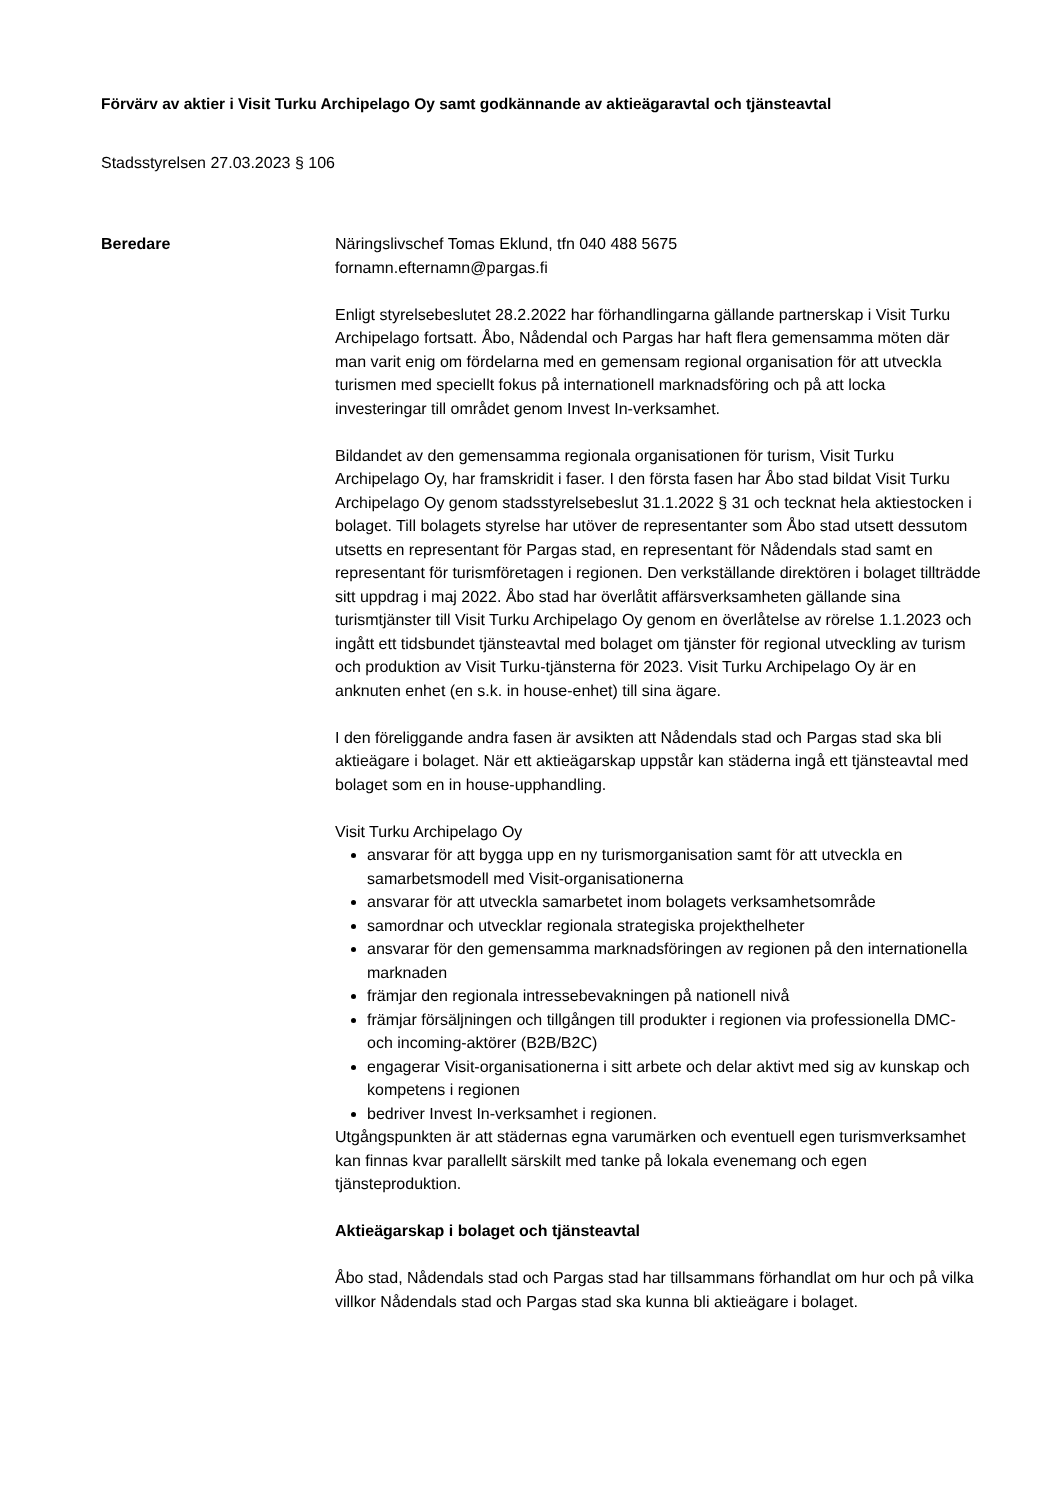Förvärv av aktier i Visit Turku Archipelago Oy samt godkännande av aktieägaravtal och tjänsteavtal
Stadsstyrelsen 27.03.2023 § 106
Beredare Näringslivschef Tomas Eklund, tfn 040 488 5675
fornamn.efternamn@pargas.fi
Enligt styrelsebeslutet 28.2.2022 har förhandlingarna gällande partnerskap i Visit Turku Archipelago fortsatt. Åbo, Nådendal och Pargas har haft flera gemensamma möten där man varit enig om fördelarna med en gemensam regional organisation för att utveckla turismen med speciellt fokus på internationell marknadsföring och på att locka investeringar till området genom Invest In-verksamhet.
Bildandet av den gemensamma regionala organisationen för turism, Visit Turku Archipelago Oy, har framskridit i faser. I den första fasen har Åbo stad bildat Visit Turku Archipelago Oy genom stadsstyrelsebeslut 31.1.2022 § 31 och tecknat hela aktiestocken i bolaget. Till bolagets styrelse har utöver de representanter som Åbo stad utsett dessutom utsetts en representant för Pargas stad, en representant för Nådendals stad samt en representant för turismföretagen i regionen. Den verkställande direktören i bolaget tillträdde sitt uppdrag i maj 2022. Åbo stad har överlåtit affärsverksamheten gällande sina turismtjänster till Visit Turku Archipelago Oy genom en överlåtelse av rörelse 1.1.2023 och ingått ett tidsbundet tjänsteavtal med bolaget om tjänster för regional utveckling av turism och produktion av Visit Turku-tjänsterna för 2023. Visit Turku Archipelago Oy är en anknuten enhet (en s.k. in house-enhet) till sina ägare.
I den föreliggande andra fasen är avsikten att Nådendals stad och Pargas stad ska bli aktieägare i bolaget. När ett aktieägarskap uppstår kan städerna ingå ett tjänsteavtal med bolaget som en in house-upphandling.
Visit Turku Archipelago Oy
ansvarar för att bygga upp en ny turismorganisation samt för att utveckla en samarbetsmodell med Visit-organisationerna
ansvarar för att utveckla samarbetet inom bolagets verksamhetsområde
samordnar och utvecklar regionala strategiska projekthelheter
ansvarar för den gemensamma marknadsföringen av regionen på den internationella marknaden
främjar den regionala intressebevakningen på nationell nivå
främjar försäljningen och tillgången till produkter i regionen via professionella DMC- och incoming-aktörer (B2B/B2C)
engagerar Visit-organisationerna i sitt arbete och delar aktivt med sig av kunskap och kompetens i regionen
bedriver Invest In-verksamhet i regionen.
Utgångspunkten är att städernas egna varumärken och eventuell egen turismverksamhet kan finnas kvar parallellt särskilt med tanke på lokala evenemang och egen tjänsteproduktion.
Aktieägarskap i bolaget och tjänsteavtal
Åbo stad, Nådendals stad och Pargas stad har tillsammans förhandlat om hur och på vilka villkor Nådendals stad och Pargas stad ska kunna bli aktieägare i bolaget.